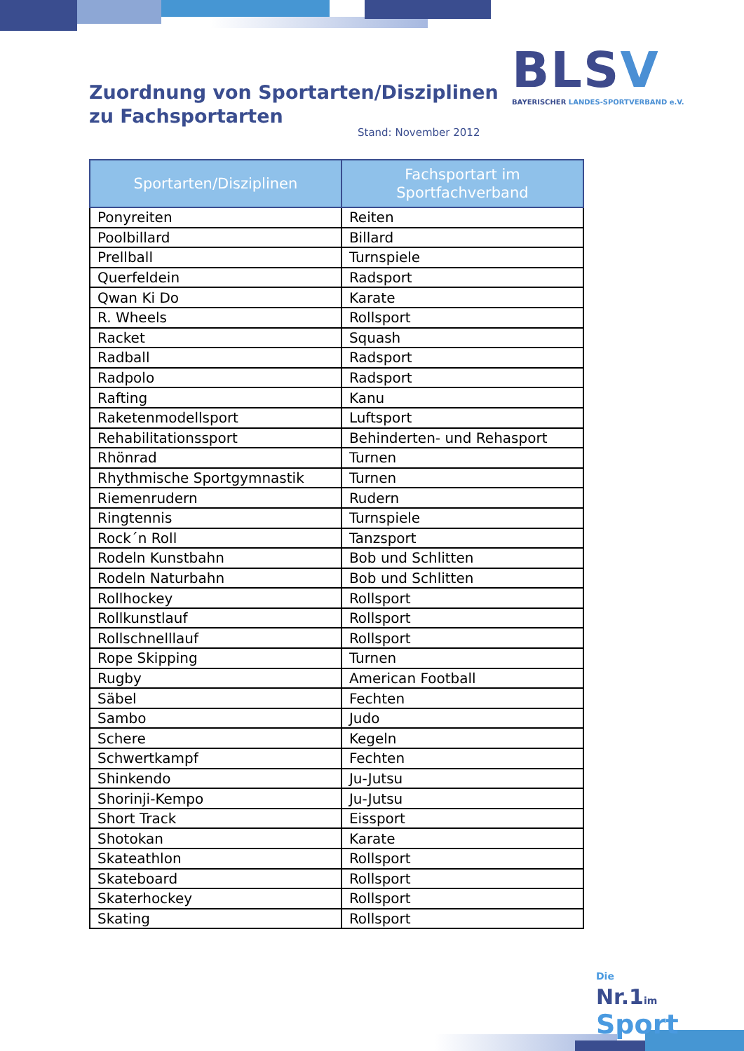Zuordnung von Sportarten/Disziplinen
zu Fachsportarten
Stand: November 2012
BLSV
BAYERISCHER LANDES-SPORTVERBAND e.V.
| Sportarten/Disziplinen | Fachsportart im Sportfachverband |
| --- | --- |
| Ponyreiten | Reiten |
| Poolbillard | Billard |
| Prellball | Turnspiele |
| Querfeldein | Radsport |
| Qwan Ki Do | Karate |
| R. Wheels | Rollsport |
| Racket | Squash |
| Radball | Radsport |
| Radpolo | Radsport |
| Rafting | Kanu |
| Raketenmodellsport | Luftsport |
| Rehabilitationssport | Behinderten- und Rehasport |
| Rhönrad | Turnen |
| Rhythmische Sportgymnastik | Turnen |
| Riemenrudern | Rudern |
| Ringtennis | Turnspiele |
| Rock´n Roll | Tanzsport |
| Rodeln Kunstbahn | Bob und Schlitten |
| Rodeln Naturbahn | Bob und Schlitten |
| Rollhockey | Rollsport |
| Rollkunstlauf | Rollsport |
| Rollschnelllauf | Rollsport |
| Rope Skipping | Turnen |
| Rugby | American Football |
| Säbel | Fechten |
| Sambo | Judo |
| Schere | Kegeln |
| Schwertkampf | Fechten |
| Shinkendo | Ju-Jutsu |
| Shorinji-Kempo | Ju-Jutsu |
| Short Track | Eissport |
| Shotokan | Karate |
| Skateathlon | Rollsport |
| Skateboard | Rollsport |
| Skaterhockey | Rollsport |
| Skating | Rollsport |
Die
Nr.1im Sport